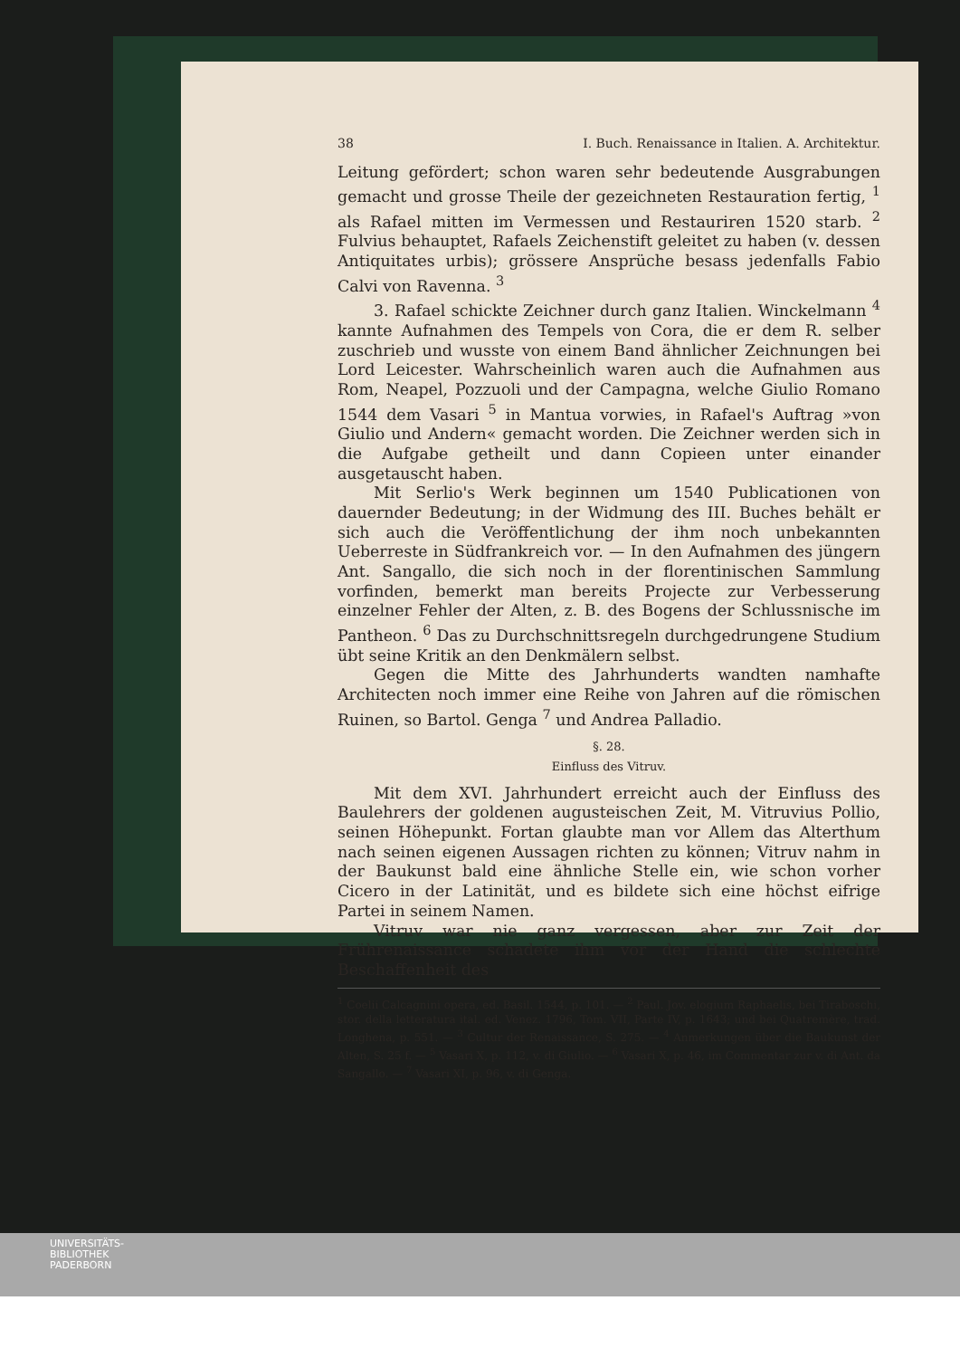38 I. Buch. Renaissance in Italien. A. Architektur.
Leitung gefördert; schon waren sehr bedeutende Ausgrabungen gemacht und grosse Theile der gezeichneten Restauration fertig, <sup>1</sup> als Rafael mitten im Vermessen und Restauriren 1520 starb. <sup>2</sup> Fulvius behauptet, Rafaels Zeichenstift geleitet zu haben (v. dessen Antiquitates urbis); grössere Ansprüche besass jedenfalls Fabio Calvi von Ravenna. <sup>3</sup>
3. Rafael schickte Zeichner durch ganz Italien. Winckelmann <sup>4</sup> kannte Aufnahmen des Tempels von Cora, die er dem R. selber zuschrieb und wusste von einem Band ähnlicher Zeichnungen bei Lord Leicester. Wahrscheinlich waren auch die Aufnahmen aus Rom, Neapel, Pozzuoli und der Campagna, welche Giulio Romano 1544 dem Vasari <sup>5</sup> in Mantua vorwies, in Rafael's Auftrag »von Giulio und Andern« gemacht worden. Die Zeichner werden sich in die Aufgabe getheilt und dann Copieen unter einander ausgetauscht haben.
Mit Serlio's Werk beginnen um 1540 Publicationen von dauernder Bedeutung; in der Widmung des III. Buches behält er sich auch die Veröffentlichung der ihm noch unbekannten Ueberreste in Südfrankreich vor. — In den Aufnahmen des jüngern Ant. Sangallo, die sich noch in der florentinischen Sammlung vorfinden, bemerkt man bereits Projecte zur Verbesserung einzelner Fehler der Alten, z. B. des Bogens der Schlussnische im Pantheon. <sup>6</sup> Das zu Durchschnittsregeln durchgedrungene Studium übt seine Kritik an den Denkmälern selbst.
Gegen die Mitte des Jahrhunderts wandten namhafte Architecten noch immer eine Reihe von Jahren auf die römischen Ruinen, so Bartol. Genga <sup>7</sup> und Andrea Palladio.
§. 28.
Einfluss des Vitruv.
Mit dem XVI. Jahrhundert erreicht auch der Einfluss des Baulehrers der goldenen augusteischen Zeit, M. Vitruvius Pollio, seinen Höhepunkt. Fortan glaubte man vor Allem das Alterthum nach seinen eigenen Aussagen richten zu können; Vitruv nahm in der Baukunst bald eine ähnliche Stelle ein, wie schon vorher Cicero in der Latinität, und es bildete sich eine höchst eifrige Partei in seinem Namen.
Vitruv war nie ganz vergessen, aber zur Zeit der Frührenaissance schadete ihm vor der Hand die schlechte Beschaffenheit des
<sup>1</sup> Coelii Calcagnini opera, ed. Basil. 1544, p. 101. — <sup>2</sup> Paul. Jov. elogium Raphaelis, bei Tiraboschi, stor. della letteratura ital. ed. Venez. 1796, Tom. VII, Parte IV, p. 1643; und bei Quatremère, trad. Longhena, p. 551. — <sup>3</sup> Cultur der Renaissance, S. 275. — <sup>4</sup> Anmerkungen über die Baukunst der Alten, S. 25 f. — <sup>5</sup> Vasari X, p. 112, v. di Giulio. — <sup>6</sup> Vasari X, p. 46, im Commentar zur v. di Ant. da Sangallo. — <sup>7</sup> Vasari XI, p. 96, v. di Genga.
UNIVERSITÄTS-
BIBLIOTHEK
PADERBORN